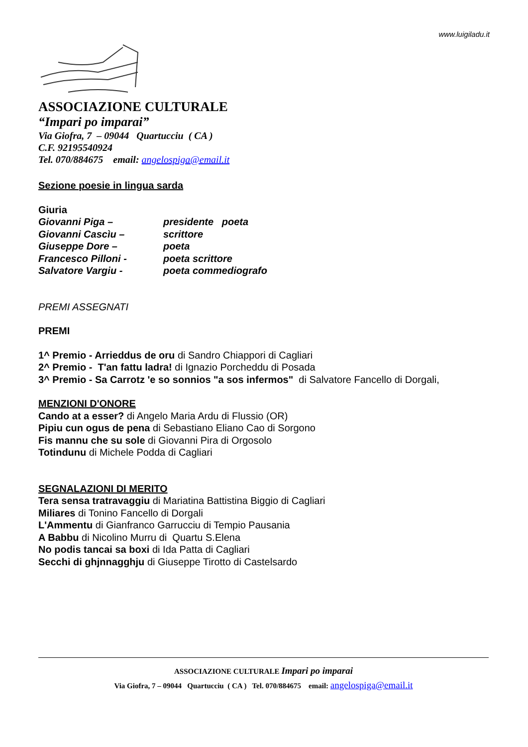www.luigiladu.it
ASSOCIAZIONE CULTURALE
“Impari po imparai”
Via Giofra, 7 – 09044 Quartucciu ( CA )
C.F. 92195540924
Tel. 070/884675 email: angelospiga@email.it
Sezione poesie in lingua sarda
Giuria
| Giovanni Piga – | presidente poeta |
| Giovanni Cascìu – | scrittore |
| Giuseppe Dore – | poeta |
| Francesco Pilloni - | poeta scrittore |
| Salvatore Vargiu - | poeta commediografo |
PREMI ASSEGNATI
PREMI
1^ Premio - Arrieddus de oru di Sandro Chiappori di Cagliari
2^ Premio - T'an fattu ladra! di Ignazio Porcheddu di Posada
3^ Premio - Sa Carrotz 'e so sonnios "a sos infermos" di Salvatore Fancello di Dorgali,
MENZIONI D'ONORE
Cando at a esser? di Angelo Maria Ardu di Flussio (OR)
Pipiu cun ogus de pena di Sebastiano Eliano Cao di Sorgono
Fis mannu che su sole di Giovanni Pira di Orgosolo
Totindunu di Michele Podda di Cagliari
SEGNALAZIONI DI MERITO
Tera sensa tratravaggiu di Mariatina Battistina Biggio di Cagliari
Miliares di Tonino Fancello di Dorgali
L'Ammentu di Gianfranco Garrucciu di Tempio Pausania
A Babbu di Nicolino Murru di Quartu S.Elena
No podis tancai sa boxi di Ida Patta di Cagliari
Secchi di ghjnnagghju di Giuseppe Tirotto di Castelsardo
ASSOCIAZIONE CULTURALE Impari po imparai
Via Giofra, 7 – 09044 Quartucciu ( CA ) Tel. 070/884675 email: angelospiga@email.it